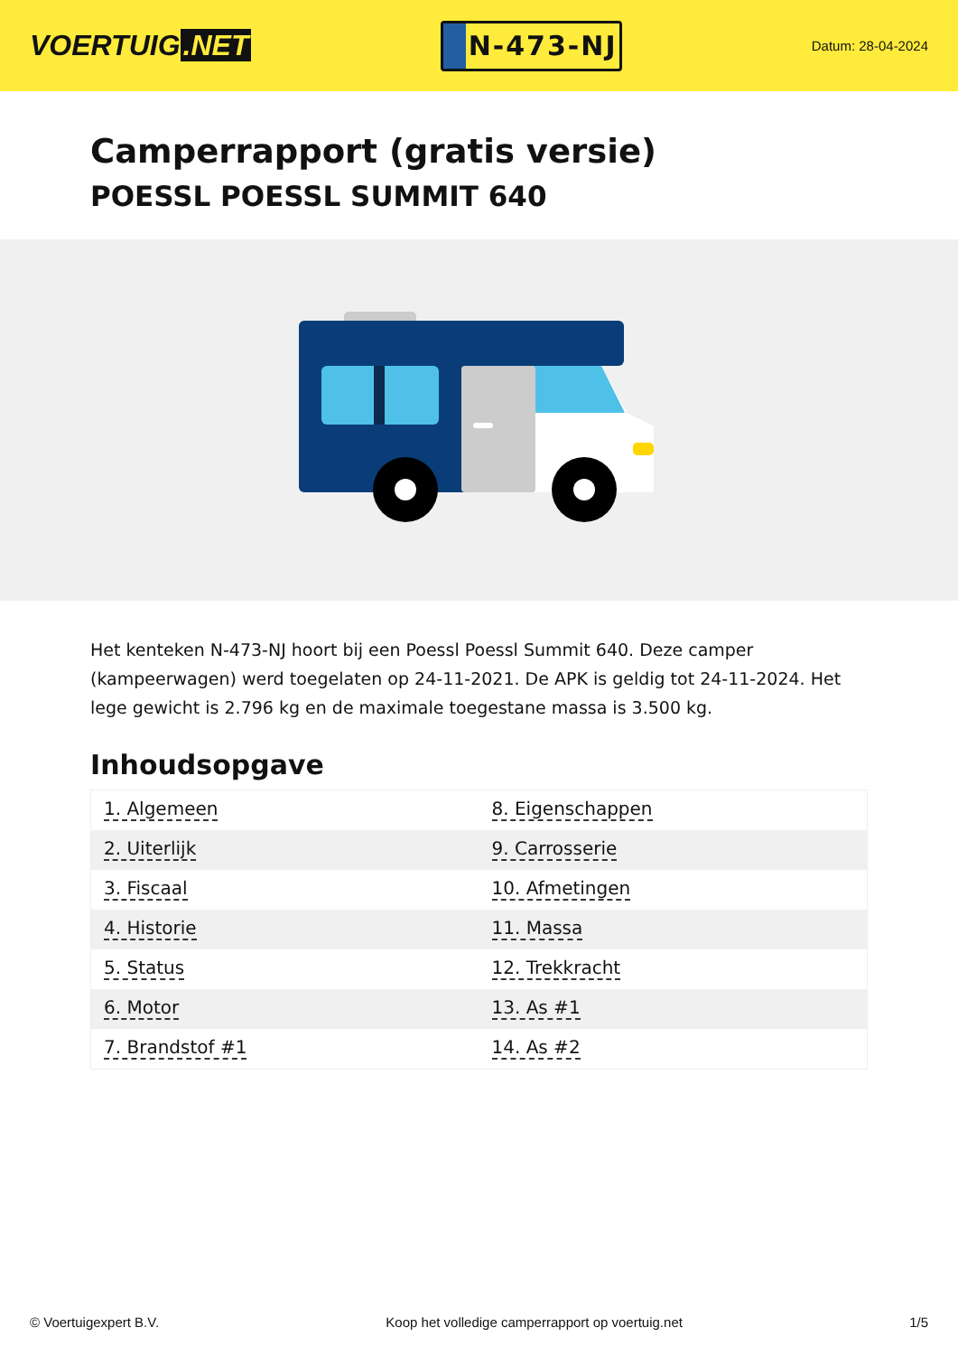VOERTUIG.NET
N-473-NJ
Datum: 28-04-2024
Camperrapport (gratis versie)
POESSL POESSL SUMMIT 640
Het kenteken N-473-NJ hoort bij een Poessl Poessl Summit 640. Deze camper (kampeerwagen) werd toegelaten op 24-11-2021. De APK is geldig tot 24-11-2024. Het lege gewicht is 2.796 kg en de maximale toegestane massa is 3.500 kg.
Inhoudsopgave
| 1. Algemeen | 8. Eigenschappen |
| 2. Uiterlijk | 9. Carrosserie |
| 3. Fiscaal | 10. Afmetingen |
| 4. Historie | 11. Massa |
| 5. Status | 12. Trekkracht |
| 6. Motor | 13. As #1 |
| 7. Brandstof #1 | 14. As #2 |
© Voertuigexpert B.V. Koop het volledige camperrapport op voertuig.net 1/5